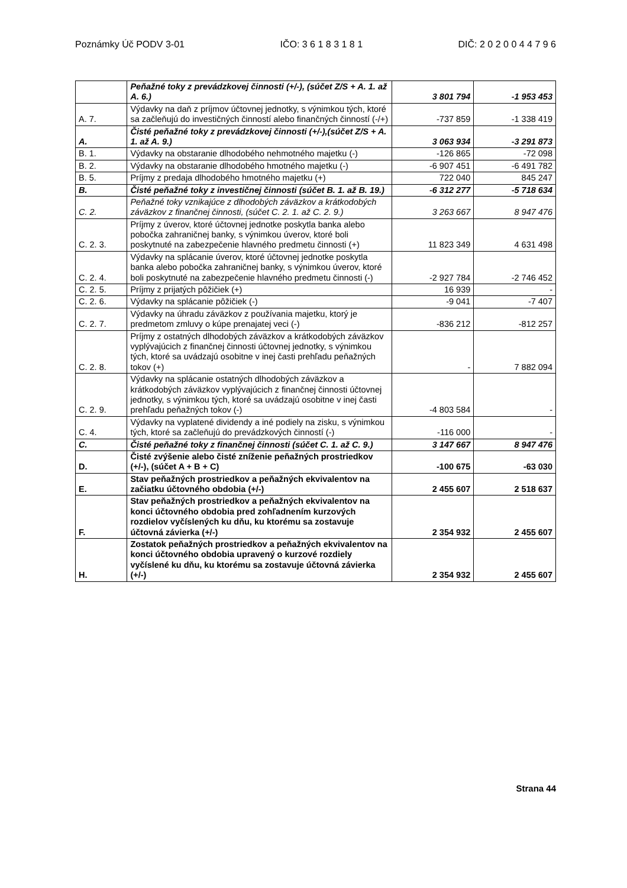Poznámky Úč PODV 3-01 IČO: 3 6 1 8 3 1 8 1 DIČ: 2 0 2 0 0 4 4 7 9 6
| | Peňažné toky z prevádzkovej činnosti (+/-), (súčet Z/S + A. 1. až A. 6.) | 3 801 794 | -1 953 453 |
| A. 7. | Výdavky na daň z príjmov účtovnej jednotky, s výnimkou tých, ktoré sa začleňujú do investičných činností alebo finančných činností (-/+) | -737 859 | -1 338 419 |
| A. | Čisté peňažné toky z prevádzkovej činnosti (+/-),(súčet Z/S + A. 1. až A. 9.) | 3 063 934 | -3 291 873 |
| B. 1. | Výdavky na obstaranie dlhodobého nehmotného majetku (-) | -126 865 | -72 098 |
| B. 2. | Výdavky na obstaranie dlhodobého hmotného majetku (-) | -6 907 451 | -6 491 782 |
| B. 5. | Príjmy z predaja dlhodobého hmotného majetku (+) | 722 040 | 845 247 |
| B. | Čisté peňažné toky z investičnej činnosti (súčet B. 1. až B. 19.) | -6 312 277 | -5 718 634 |
| C. 2. | Peňažné toky vznikajúce z dlhodobých záväzkov a krátkodobých záväzkov z finančnej činnosti, (súčet C. 2. 1. až C. 2. 9.) | 3 263 667 | 8 947 476 |
| C. 2. 3. | Príjmy z úverov, ktoré účtovnej jednotke poskytla banka alebo pobočka zahraničnej banky, s výnimkou úverov, ktoré boli poskytnuté na zabezpečenie hlavného predmetu činnosti (+) | 11 823 349 | 4 631 498 |
| C. 2. 4. | Výdavky na splácanie úverov, ktoré účtovnej jednotke poskytla banka alebo pobočka zahraničnej banky, s výnimkou úverov, ktoré boli poskytnuté na zabezpečenie hlavného predmetu činnosti (-) | -2 927 784 | -2 746 452 |
| C. 2. 5. | Príjmy z prijatých pôžičiek (+) | 16 939 | - |
| C. 2. 6. | Výdavky na splácanie pôžičiek (-) | -9 041 | -7 407 |
| C. 2. 7. | Výdavky na úhradu záväzkov z používania majetku, ktorý je predmetom zmluvy o kúpe prenajatej veci (-) | -836 212 | -812 257 |
| C. 2. 8. | Príjmy z ostatných dlhodobých záväzkov a krátkodobých záväzkov vyplývajúcich z finančnej činnosti účtovnej jednotky, s výnimkou tých, ktoré sa uvádzajú osobitne v inej časti prehľadu peňažných tokov (+) | - | 7 882 094 |
| C. 2. 9. | Výdavky na splácanie ostatných dlhodobých záväzkov a krátkodobých záväzkov vyplývajúcich z finančnej činnosti účtovnej jednotky, s výnimkou tých, ktoré sa uvádzajú osobitne v inej časti prehľadu peňažných tokov (-) | -4 803 584 | - |
| C. 4. | Výdavky na vyplatené dividendy a iné podiely na zisku, s výnimkou tých, ktoré sa začleňujú do prevádzkových činností (-) | -116 000 | - |
| C. | Čisté peňažné toky z finančnej činnosti (súčet C. 1. až C. 9.) | 3 147 667 | 8 947 476 |
| D. | Čisté zvýšenie alebo čisté zníženie peňažných prostriedkov (+/-), (súčet A + B + C) | -100 675 | -63 030 |
| E. | Stav peňažných prostriedkov a peňažných ekvivalentov na začiatku účtovného obdobia (+/-) | 2 455 607 | 2 518 637 |
| F. | Stav peňažných prostriedkov a peňažných ekvivalentov na konci účtovného obdobia pred zohľadnením kurzových rozdielov vyčíslených ku dňu, ku ktorému sa zostavuje účtovná závierka (+/-) | 2 354 932 | 2 455 607 |
| H. | Zostatok peňažných prostriedkov a peňažných ekvivalentov na konci účtovného obdobia upravený o kurzové rozdiely vyčíslené ku dňu, ku ktorému sa zostavuje účtovná závierka (+/-) | 2 354 932 | 2 455 607 |
Strana 44